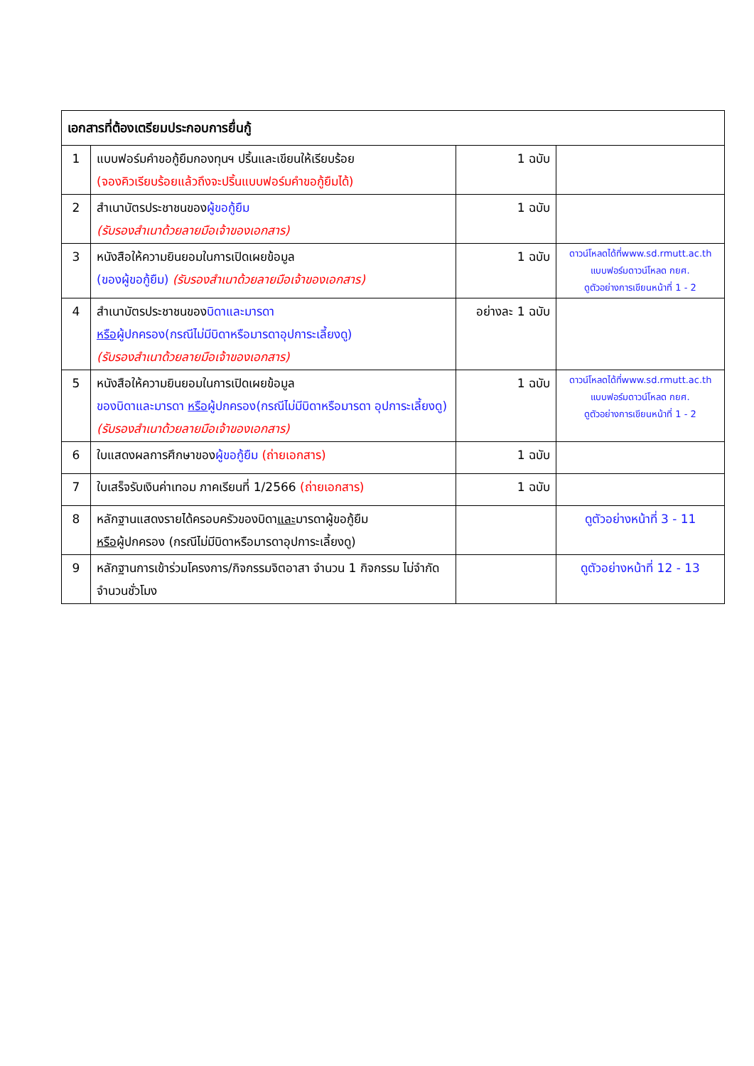| เอกสารที่ต้องเตรียมประกอบการยื่นกู้ | | | |
| --- | --- | --- | --- |
| 1 | แบบฟอร์มคำขอกู้ยืมกองทุนฯ ปริ้นและเขียนให้เรียบร้อย (จองคิวเรียบร้อยแล้วถึงจะปริ้นแบบฟอร์มคำขอกู้ยืมได้) | 1 ฉบับ | |
| 2 | สำเนาบัตรประชาชนของ ผู้ขอกู้ยืม (รับรองสำเนาด้วยลายมือเจ้าของเอกสาร) | 1 ฉบับ | |
| 3 | หนังสือให้ความยินยอมในการเปิดเผยข้อมูล (ของผู้ขอกู้ยืม) (รับรองสำเนาด้วยลายมือเจ้าของเอกสาร) | 1 ฉบับ | ดาวน์โหลดได้ที่www.sd.rmutt.ac.th แบบฟอร์มดาวน์โหลด กยศ. ดูตัวอย่างการเขียนหน้าที่ 1 - 2 |
| 4 | สำเนาบัตรประชาชนของ บิดาและมารดา หรือ ผู้ปกครอง(กรณีไม่มีบิดาหรือมารดาอุปการะเลี้ยงดู) (รับรองสำเนาด้วยลายมือเจ้าของเอกสาร) | อย่างละ 1 ฉบับ | |
| 5 | หนังสือให้ความยินยอมในการเปิดเผยข้อมูล ของบิดาและมารดา หรือ ผู้ปกครอง(กรณีไม่มีบิดาหรือมารดา อุปการะเลี้ยงดู) (รับรองสำเนาด้วยลายมือเจ้าของเอกสาร) | 1 ฉบับ | ดาวน์โหลดได้ที่www.sd.rmutt.ac.th แบบฟอร์มดาวน์โหลด กยศ. ดูตัวอย่างการเขียนหน้าที่ 1 - 2 |
| 6 | ใบแสดงผลการศึกษาของ ผู้ขอกู้ยืม (ถ่ายเอกสาร) | 1 ฉบับ | |
| 7 | ใบเสร็จรับเงินค่าเทอม ภาคเรียนที่ 1/2566 (ถ่ายเอกสาร) | 1 ฉบับ | |
| 8 | หลักฐานแสดงรายได้ครอบครัวของบิดา และ มารดาผู้ขอกู้ยืม หรือ ผู้ปกครอง (กรณีไม่มีบิดาหรือมารดาอุปการะเลี้ยงดู) | | ดูตัวอย่างหน้าที่ 3 - 11 |
| 9 | หลักฐานการเข้าร่วมโครงการ/กิจกรรมจิตอาสา จำนวน 1 กิจกรรม ไม่จำกัดจำนวนชั่วโมง | | ดูตัวอย่างหน้าที่ 12 - 13 |